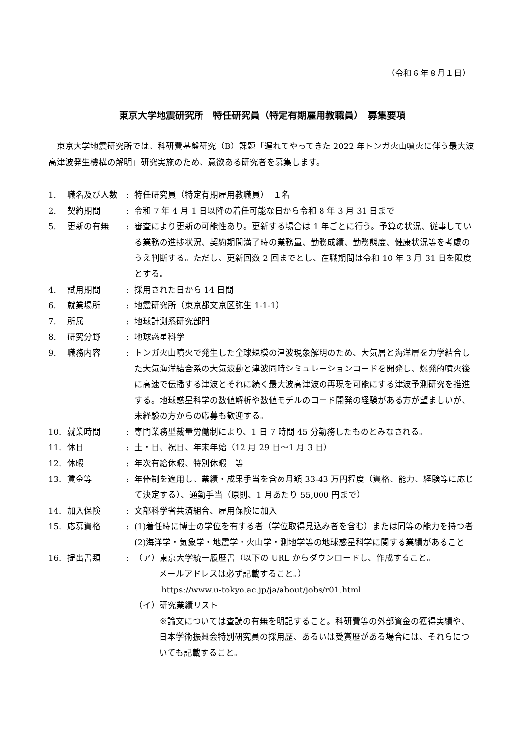（令和６年８月１日）
東京大学地震研究所　特任研究員（特定有期雇用教職員）　募集要項
東京大学地震研究所では、科研費基盤研究（B）課題「遅れてやってきた 2022 年トンガ火山噴火に伴う最大波高津波発生機構の解明」研究実施のため、意欲ある研究者を募集します。
| 1. | 職名及び人数 | : | 特任研究員（特定有期雇用教職員） １名 |
| 2. | 契約期間 | : | 令和 7 年 4 月 1 日以降の着任可能な日から令和 8 年 3 月 31 日まで |
| 5. | 更新の有無 | : | 審査により更新の可能性あり。更新する場合は 1 年ごとに行う。予算の状況、従事している業務の進捗状況、契約期間満了時の業務量、勤務成績、勤務態度、健康状況等を考慮のうえ判断する。ただし、更新回数 2 回までとし、在職期間は令和 10 年 3 月 31 日を限度とする。 |
| 4. | 試用期間 | : | 採用された日から 14 日間 |
| 6. | 就業場所 | : | 地震研究所（東京都文京区弥生 1-1-1） |
| 7. | 所属 | : | 地球計測系研究部門 |
| 8. | 研究分野 | : | 地球惑星科学 |
| 9. | 職務内容 | : | トンガ火山噴火で発生した全球規模の津波現象解明のため、大気層と海洋層を力学結合した大気海洋結合系の大気波動と津波同時シミュレーションコードを開発し、爆発的噴火後に高速で伝播する津波とそれに続く最大波高津波の再現を可能にする津波予測研究を推進する。地球惑星科学の数値解析や数値モデルのコード開発の経験がある方が望ましいが、未経験の方からの応募も歓迎する。 |
| 10. | 就業時間 | : | 専門業務型裁量労働制により、1 日 7 時間 45 分勤務したものとみなされる。 |
| 11. | 休日 | : | 土・日、祝日、年末年始（12 月 29 日～1 月 3 日） |
| 12. | 休暇 | : | 年次有給休暇、特別休暇 等 |
| 13. | 賃金等 | : | 年俸制を適用し、業績・成果手当を含め月額 33-43 万円程度（資格、能力、経験等に応じて決定する）、通勤手当（原則、1 月あたり 55,000 円まで） |
| 14. | 加入保険 | : | 文部科学省共済組合、雇用保険に加入 |
| 15. | 応募資格 | : | (1)着任時に博士の学位を有する者（学位取得見込み者を含む）または同等の能力を持つ者 (2)海洋学・気象学・地震学・火山学・測地学等の地球惑星科学に関する業績があること |
| 16. | 提出書類 | : | （ア）東京大学統一履歴書（以下の URL からダウンロードし、作成すること。 メールアドレスは必ず記載すること。） https://www.u-tokyo.ac.jp/ja/about/jobs/r01.html （イ）研究業績リスト ※論文については査読の有無を明記すること。科研費等の外部資金の獲得実績や、日本学術振興会特別研究員の採用歴、あるいは受賞歴がある場合には、それらについても記載すること。 |